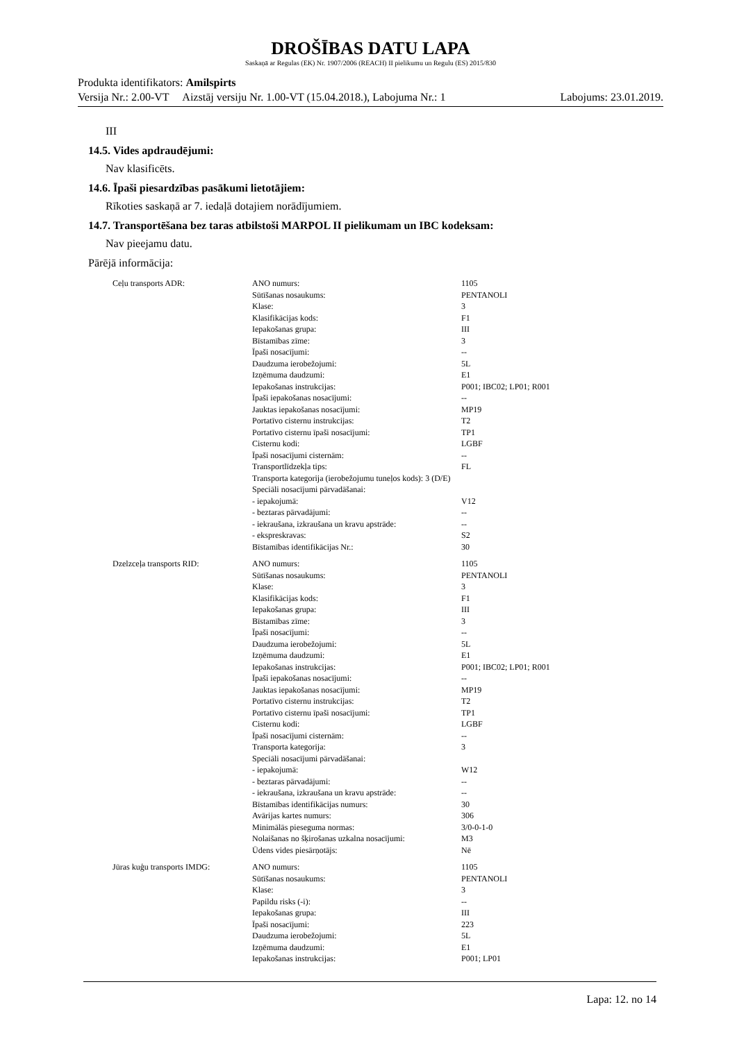DROŠĪBAS DATU LAPA
Saskaņā ar Regulas (EK) Nr. 1907/2006 (REACH) II pielikumu un Regulu (ES) 2015/830
Produkta identifikators: Amilspirts
Versija Nr.: 2.00-VT Aizstāj versiju Nr. 1.00-VT (15.04.2018.), Labojuma Nr.: 1 Labojums: 23.01.2019.
III
14.5. Vides apdraudējumi:
Nav klasificēts.
14.6. Īpaši piesardzības pasākumi lietotājiem:
Rīkoties saskaņā ar 7. iedaļā dotajiem norādījumiem.
14.7. Transportēšana bez taras atbilstoši MARPOL II pielikumam un IBC kodeksam:
Nav pieejamu datu.
Pārējā informācija:
| Ceļu transports ADR: | ANO numurs: | 1105 |
| | Sūtīšanas nosaukums: | PENTANOLI |
| | Klase: | 3 |
| | Klasifikācijas kods: | F1 |
| | Iepakošanas grupa: | III |
| | Bīstamības zīme: | 3 |
| | Īpaši nosacījumi: | -- |
| | Daudzuma ierobežojumi: | 5L |
| | Izņēmuma daudzumi: | E1 |
| | Iepakošanas instrukcijas: | P001; IBC02; LP01; R001 |
| | Īpaši iepakošanas nosacījumi: | -- |
| | Jauktas iepakošanas nosacījumi: | MP19 |
| | Portatīvo cisternu instrukcijas: | T2 |
| | Portatīvo cisternu īpaši nosacījumi: | TP1 |
| | Cisternu kodi: | LGBF |
| | Īpaši nosacījumi cisternām: | -- |
| | Transportlīdzekļa tips: | FL |
| | Transporta kategorija (ierobežojumu tuneļos kods): 3 (D/E) | |
| | Speciāli nosacījumi pārvadāšanai: | |
| | - iepakojumā: | V12 |
| | - beztaras pārvadājumi: | -- |
| | - iekraušana, izkraušana un kravu apstrāde: | -- |
| | - ekspreskravas: | S2 |
| | Bīstamības identifikācijas Nr.: | 30 |
| Dzelzceļa transports RID: | ANO numurs: | 1105 |
| | Sūtīšanas nosaukums: | PENTANOLI |
| | Klase: | 3 |
| | Klasifikācijas kods: | F1 |
| | Iepakošanas grupa: | III |
| | Bīstamības zīme: | 3 |
| | Īpaši nosacījumi: | -- |
| | Daudzuma ierobežojumi: | 5L |
| | Izņēmuma daudzumi: | E1 |
| | Iepakošanas instrukcijas: | P001; IBC02; LP01; R001 |
| | Īpaši iepakošanas nosacījumi: | -- |
| | Jauktas iepakošanas nosacījumi: | MP19 |
| | Portatīvo cisternu instrukcijas: | T2 |
| | Portatīvo cisternu īpaši nosacījumi: | TP1 |
| | Cisternu kodi: | LGBF |
| | Īpaši nosacījumi cisternām: | -- |
| | Transporta kategorija: | 3 |
| | Speciāli nosacījumi pārvadāšanai: | |
| | - iepakojumā: | W12 |
| | - beztaras pārvadājumi: | -- |
| | - iekraušana, izkraušana un kravu apstrāde: | -- |
| | Bīstamības identifikācijas numurs: | 30 |
| | Avārijas kartes numurs: | 306 |
| | Minimālās pieseguma normas: | 3/0-0-1-0 |
| | Nolaišanas no šķirošanas uzkalna nosacījumi: | M3 |
| | Ūdens vides piesārņotājs: | Nē |
| Jūras kuģu transports IMDG: | ANO numurs: | 1105 |
| | Sūtīšanas nosaukums: | PENTANOLI |
| | Klase: | 3 |
| | Papildu risks (-i): | -- |
| | Iepakošanas grupa: | III |
| | Īpaši nosacījumi: | 223 |
| | Daudzuma ierobežojumi: | 5L |
| | Izņēmuma daudzumi: | E1 |
| | Iepakošanas instrukcijas: | P001; LP01 |
Lapa: 12. no 14